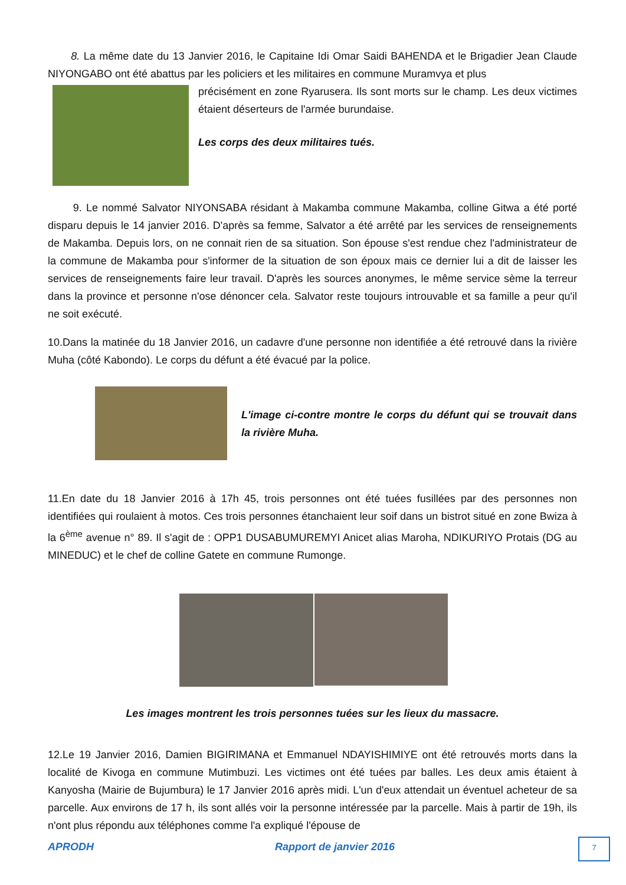8. La même date du 13 Janvier 2016, le Capitaine Idi Omar Saidi BAHENDA et le Brigadier Jean Claude NIYONGABO ont été abattus par les policiers et les militaires en commune Muramvya et plus
précisément en zone Ryarusera. Ils sont morts sur le champ. Les deux victimes étaient déserteurs de l'armée burundaise.
Les corps des deux militaires tués.
9. Le nommé Salvator NIYONSABA résidant à Makamba commune Makamba, colline Gitwa a été porté disparu depuis le 14 janvier 2016. D'après sa femme, Salvator a été arrêté par les services de renseignements de Makamba. Depuis lors, on ne connait rien de sa situation. Son épouse s'est rendue chez l'administrateur de la commune de Makamba pour s'informer de la situation de son époux mais ce dernier lui a dit de laisser les services de renseignements faire leur travail. D'après les sources anonymes, le même service sème la terreur dans la province et personne n'ose dénoncer cela. Salvator reste toujours introuvable et sa famille a peur qu'il ne soit exécuté.
10.Dans la matinée du 18 Janvier 2016, un cadavre d'une personne non identifiée a été retrouvé dans la rivière Muha (côté Kabondo). Le corps du défunt a été évacué par la police.
L'image ci-contre montre le corps du défunt qui se trouvait dans la rivière Muha.
11.En date du 18 Janvier 2016 à 17h 45, trois personnes ont été tuées fusillées par des personnes non identifiées qui roulaient à motos. Ces trois personnes étanchaient leur soif dans un bistrot situé en zone Bwiza à la 6<sup>ème</sup> avenue n° 89. Il s'agit de : OPP1 DUSABUMUREMYI Anicet alias Maroha, NDIKURIYO Protais (DG au MINEDUC) et le chef de colline Gatete en commune Rumonge.
Les images montrent les trois personnes tuées sur les lieux du massacre.
12.Le 19 Janvier 2016, Damien BIGIRIMANA et Emmanuel NDAYISHIMIYE ont été retrouvés morts dans la localité de Kivoga en commune Mutimbuzi. Les victimes ont été tuées par balles. Les deux amis étaient à Kanyosha (Mairie de Bujumbura) le 17 Janvier 2016 après midi. L'un d'eux attendait un éventuel acheteur de sa parcelle. Aux environs de 17 h, ils sont allés voir la personne intéressée par la parcelle. Mais à partir de 19h, ils n'ont plus répondu aux téléphones comme l'a expliqué l'épouse de
APRODH Rapport de janvier 2016 7